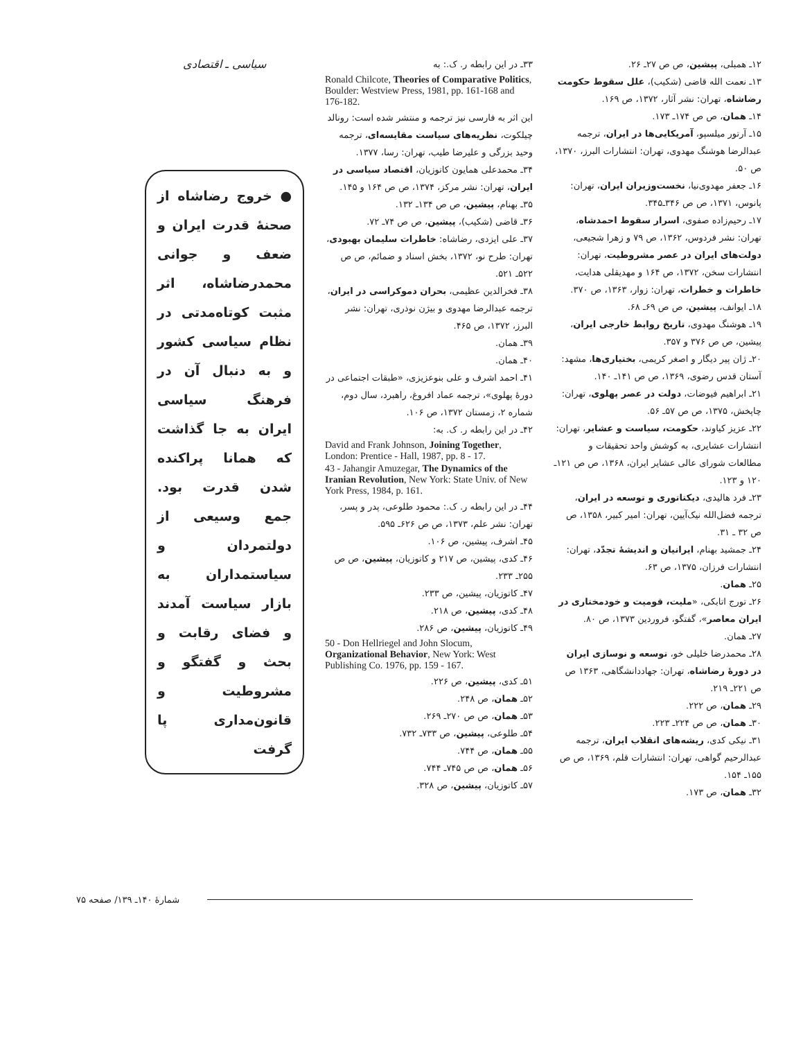۱۲ـ همبلی، پیشین، ص ص ۲۷ـ ۲۶.
۱۳ـ نعمت الله قاضی (شکیب)، علل سقوط حکومت رضاشاه، تهران: نشر آثار، ۱۳۷۲، ص ۱۶۹.
۱۴ـ همان، ص ص ۱۷۴ـ ۱۷۳.
۱۵ـ آرتور میلسپو، آمریکایی‌ها در ایران، ترجمه عبدالرضا هوشنگ مهدوی، تهران: انتشارات البرز، ۱۳۷۰، ص ۵۰.
۱۶ـ جعفر مهدوی‌نیا، نخست‌وزیران ایران، تهران: پانوس، ۱۳۷۱، ص ص ۳۴۶ـ۳۴۵.
۱۷ـ رحیم‌زاده صفوی، اسرار سقوط احمدشاه، تهران: نشر فردوس، ۱۳۶۲، ص ۷۹ و زهرا شجیعی، دولت‌های ایران در عصر مشروطیت، تهران: انتشارات سخن، ۱۳۷۲، ص ۱۶۴ و مهدیقلی هدایت، خاطرات و خطرات، تهران: زوار، ۱۳۶۳، ص ۳۷۰.
۱۸ـ ایوانف، پیشین، ص ص ۶۹ـ ۶۸.
۱۹ـ هوشنگ مهدوی، تاریخ روابط خارجی ایران، پیشین، ص ص ۳۷۶ و ۳۵۷.
۲۰ـ ژان پیر دیگار و اصغر کریمی، بختیاری‌ها، مشهد: آستان قدس رضوی، ۱۳۶۹، ص ص ۱۴۱ـ ۱۴۰.
۲۱ـ ابراهیم فیوضات، دولت در عصر پهلوی، تهران: چاپخش، ۱۳۷۵، ص ص ۵۷ـ ۵۶.
۲۲ـ عزیز کیاوند، حکومت، سیاست و عشایر، تهران: انتشارات عشایری، به کوشش واحد تحقیقات و مطالعات شورای عالی عشایر ایران، ۱۳۶۸، ص ص ۱۲۱ـ ۱۲۰ و ۱۲۳.
۲۳ـ فرد هالیدی، دیکتاتوری و توسعه در ایران، ترجمه فضل‌الله نیک‌آیین، تهران: امیر کبیر، ۱۳۵۸، ص ص ۳۲ ـ ۳۱.
۲۴ـ جمشید بهنام، ایرانیان و اندیشهٔ تجدّد، تهران: انتشارات فرزان، ۱۳۷۵، ص ۶۳.
۲۵ـ همان.
۲۶ـ تورج اتابکی، «ملیت، قومیت و خودمختاری در ایران معاصر»، گفتگو، فروردین ۱۳۷۳، ص ۸۰.
۲۷ـ همان.
۲۸ـ محمدرضا خلیلی خو، توسعه و نوسازی ایران در دورهٔ رضاشاه، تهران: جهاددانشگاهی، ۱۳۶۳ ص ص ۲۲۱ـ ۲۱۹.
۲۹ـ همان، ص ۲۲۲.
۳۰ـ همان، ص ص ۲۲۴ـ ۲۲۳.
۳۱ـ نیکی کدی، ریشه‌های انقلاب ایران، ترجمه عبدالرحیم گواهی، تهران: انتشارات قلم، ۱۳۶۹، ص ص ۱۵۵ـ ۱۵۴.
۳۲ـ همان، ص ۱۷۳.
۳۳ـ در این رابطه ر. ک.: به
Ronald Chilcote, Theories of Comparative Politics, Boulder: Westview Press, 1981, pp. 161-168 and 176-182.
این اثر به فارسی نیز ترجمه و منتشر شده است: رونالد چیلکوت، نظریه‌های سیاست مقایسه‌ای، ترجمه وحید بزرگی و علیرضا طیب، تهران: رسا، ۱۳۷۷.
۳۴ـ محمدعلی همایون کاتوزیان، اقتصاد سیاسی در ایران، تهران: نشر مرکز، ۱۳۷۴، ص ص ۱۶۴ و ۱۴۵.
۳۵ـ بهنام، پیشین، ص ص ۱۳۴ـ ۱۳۲.
۳۶ـ قاضی (شکیب)، پیشین، ص ص ۷۴ـ ۷۲.
۳۷ـ علی ایزدی، رضاشاه: خاطرات سلیمان بهبودی، تهران: طرح نو، ۱۳۷۲، بخش اسناد و ضمائم، ص ص ۵۲۲ـ ۵۲۱.
۳۸ـ فخرالدین عظیمی، بحران دموکراسی در ایران، ترجمه عبدالرضا مهدوی و بیژن نوذری، تهران: نشر البرز، ۱۳۷۲، ص ۴۶۵.
۳۹ـ همان.
۴۰ـ همان.
۴۱ـ احمد اشرف و علی بنوعزیزی، «طبقات اجتماعی در دورهٔ پهلوی»، ترجمه عماد افروغ، راهبرد، سال دوم، شماره ۲، زمستان ۱۳۷۲، ص ۱۰۶.
۴۲ـ در این رابطه ر. ک. به:
David and Frank Johnson, Joining Together, London: Prentice - Hall, 1987, pp. 8 - 17.
43 - Jahangir Amuzegar, The Dynamics of the Iranian Revolution, New York: State Univ. of New York Press, 1984, p. 161.
۴۴ـ در این رابطه ر. ک.: محمود طلوعی، پدر و پسر، تهران: نشر علم، ۱۳۷۳، ص ص ۶۲۶ـ ۵۹۵.
۴۵ـ اشرف، پیشین، ص ۱۰۶.
۴۶ـ کدی، پیشین، ص ۲۱۷ و کاتوزیان، پیشین، ص ص ۲۵۵ـ ۲۳۳.
۴۷ـ کاتوزیان، پیشین، ص ۲۳۳.
۴۸ـ کدی، پیشین، ص ۲۱۸.
۴۹ـ کاتوزیان، پیشین، ص ۲۸۶.
50 - Don Hellriegel and John Slocum, Organizational Behavior, New York: West Publishing Co. 1976, pp. 159 - 167.
۵۱ـ کدی، پیشین، ص ۲۲۶.
۵۲ـ همان، ص ۲۴۸.
۵۳ـ همان، ص ص ۲۷۰ـ ۲۶۹.
۵۴ـ طلوعی، پیشین، ص ۷۳۳ـ ۷۳۲.
۵۵ـ همان، ص ۷۴۴.
۵۶ـ همان، ص ص ۷۴۵ـ ۷۴۴.
۵۷ـ کاتوزیان، پیشین، ص ۳۲۸.
سیاسی ـ اقتصادی
● خروج رضاشاه از صحنهٔ قدرت ایران و ضعف و جوانی محمدرضاشاه، اثر مثبت کوتاه‌مدتی در نظام سیاسی کشور و به دنبال آن در فرهنگ سیاسی ایران به جا گذاشت که همانا پراکنده شدن قدرت بود. جمع وسیعی از دولتمردان و سیاستمداران به بازار سیاست آمدند و فضای رقابت و بحث و گفتگو و مشروطیت و قانون‌مداری پا گرفت
شمارهٔ ۱۴۰ـ ۱۳۹/ صفحه ۷۵